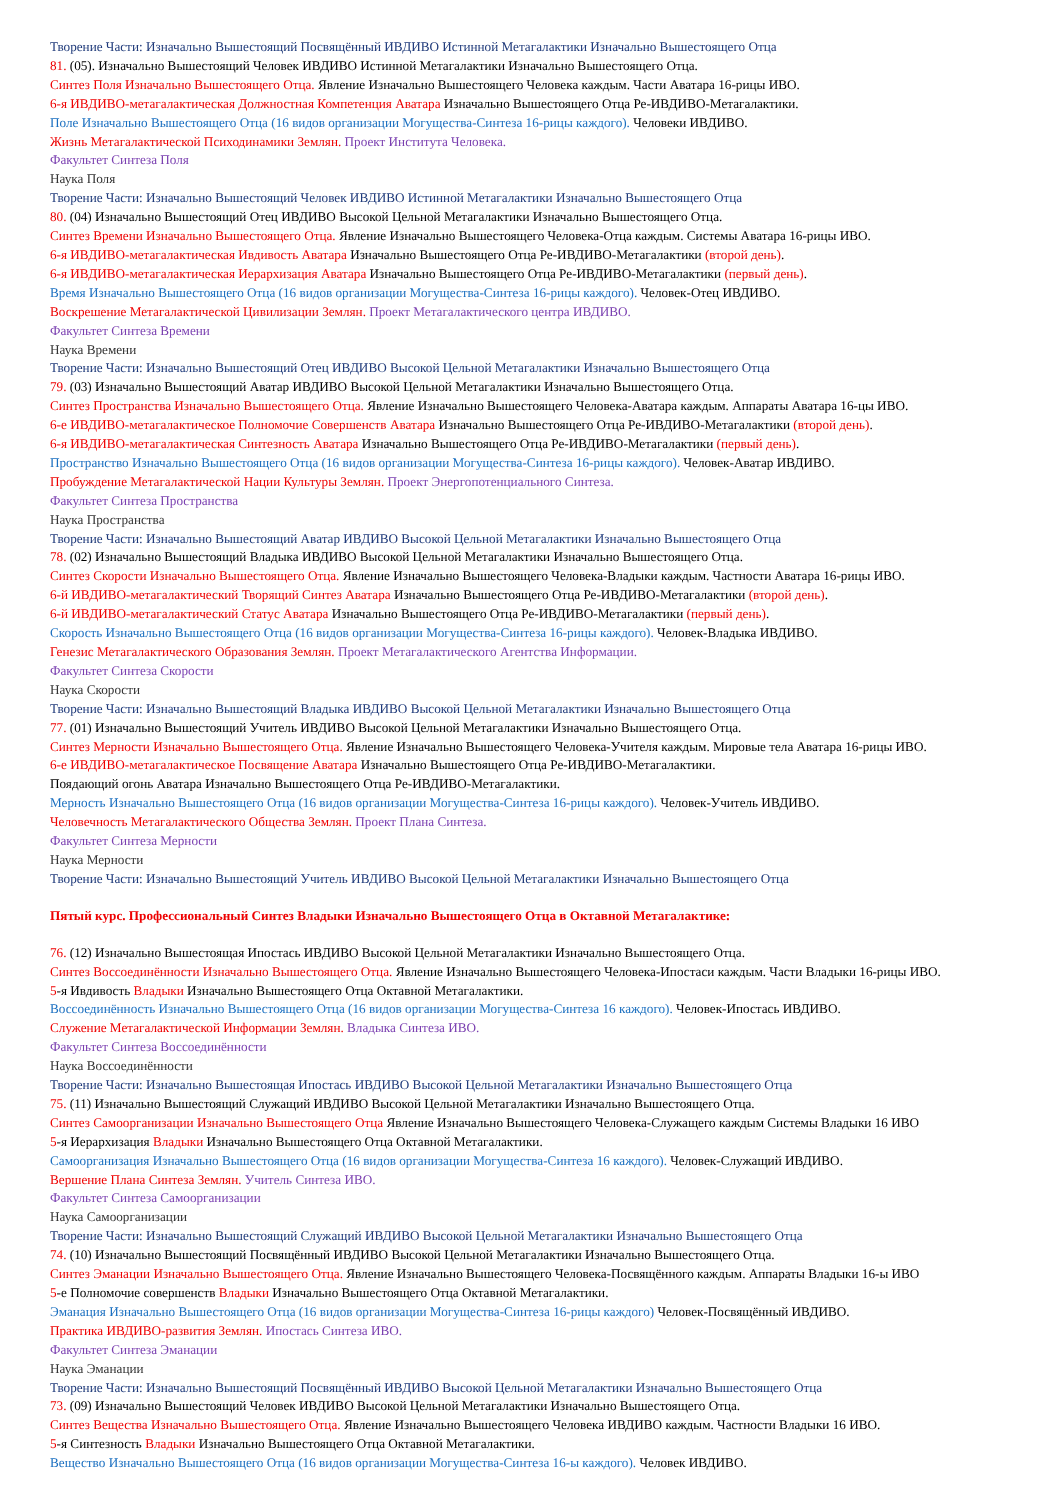Творение Части: Изначально Вышестоящий Посвящённый ИВДИВО Истинной Метагалактики Изначально Вышестоящего Отца
81. (05). Изначально Вышестоящий Человек ИВДИВО Истинной Метагалактики Изначально Вышестоящего Отца.
Синтез Поля Изначально Вышестоящего Отца. Явление Изначально Вышестоящего Человека каждым. Части Аватара 16-рицы ИВО.
6-я ИВДИВО-метагалактическая Должностная Компетенция Аватара Изначально Вышестоящего Отца Ре-ИВДИВО-Метагалактики.
Поле Изначально Вышестоящего Отца (16 видов организации Могущества-Синтеза 16-рицы каждого). Человеки ИВДИВО.
Жизнь Метагалактической Психодинамики Землян. Проект Института Человека.
Факультет Синтеза Поля
Наука Поля
Творение Части: Изначально Вышестоящий Человек ИВДИВО Истинной Метагалактики Изначально Вышестоящего Отца
80. (04) Изначально Вышестоящий Отец ИВДИВО Высокой Цельной Метагалактики Изначально Вышестоящего Отца.
Синтез Времени Изначально Вышестоящего Отца. Явление Изначально Вышестоящего Человека-Отца каждым. Системы Аватара 16-рицы ИВО.
6-я ИВДИВО-метагалактическая Ивдивость Аватара Изначально Вышестоящего Отца Ре-ИВДИВО-Метагалактики (второй день).
6-я ИВДИВО-метагалактическая Иерархизация Аватара Изначально Вышестоящего Отца Ре-ИВДИВО-Метагалактики (первый день).
Время Изначально Вышестоящего Отца (16 видов организации Могущества-Синтеза 16-рицы каждого). Человек-Отец ИВДИВО.
Воскрешение Метагалактической Цивилизации Землян. Проект Метагалактического центра ИВДИВО.
Факультет Синтеза Времени
Наука Времени
Творение Части: Изначально Вышестоящий Отец ИВДИВО Высокой Цельной Метагалактики Изначально Вышестоящего Отца
79. (03) Изначально Вышестоящий Аватар ИВДИВО Высокой Цельной Метагалактики Изначально Вышестоящего Отца.
Синтез Пространства Изначально Вышестоящего Отца. Явление Изначально Вышестоящего Человека-Аватара каждым. Аппараты Аватара 16-цы ИВО.
6-е ИВДИВО-метагалактическое Полномочие Совершенств Аватара Изначально Вышестоящего Отца Ре-ИВДИВО-Метагалактики (второй день).
6-я ИВДИВО-метагалактическая Синтезность Аватара Изначально Вышестоящего Отца Ре-ИВДИВО-Метагалактики (первый день).
Пространство Изначально Вышестоящего Отца (16 видов организации Могущества-Синтеза 16-рицы каждого). Человек-Аватар ИВДИВО.
Пробуждение Метагалактической Нации Культуры Землян. Проект Энергопотенциального Синтеза.
Факультет Синтеза Пространства
Наука Пространства
Творение Части: Изначально Вышестоящий Аватар ИВДИВО Высокой Цельной Метагалактики Изначально Вышестоящего Отца
78. (02) Изначально Вышестоящий Владыка ИВДИВО Высокой Цельной Метагалактики Изначально Вышестоящего Отца.
Синтез Скорости Изначально Вышестоящего Отца. Явление Изначально Вышестоящего Человека-Владыки каждым. Частности Аватара 16-рицы ИВО.
6-й ИВДИВО-метагалактический Творящий Синтез Аватара Изначально Вышестоящего Отца Ре-ИВДИВО-Метагалактики (второй день).
6-й ИВДИВО-метагалактический Статус Аватара Изначально Вышестоящего Отца Ре-ИВДИВО-Метагалактики (первый день).
Скорость Изначально Вышестоящего Отца (16 видов организации Могущества-Синтеза 16-рицы каждого). Человек-Владыка ИВДИВО.
Генезис Метагалактического Образования Землян. Проект Метагалактического Агентства Информации.
Факультет Синтеза Скорости
Наука Скорости
Творение Части: Изначально Вышестоящий Владыка ИВДИВО Высокой Цельной Метагалактики Изначально Вышестоящего Отца
77. (01) Изначально Вышестоящий Учитель ИВДИВО Высокой Цельной Метагалактики Изначально Вышестоящего Отца.
Синтез Мерности Изначально Вышестоящего Отца. Явление Изначально Вышестоящего Человека-Учителя каждым. Мировые тела Аватара 16-рицы ИВО.
6-е ИВДИВО-метагалактическое Посвящение Аватара Изначально Вышестоящего Отца Ре-ИВДИВО-Метагалактики.
Поядающий огонь Аватара Изначально Вышестоящего Отца Ре-ИВДИВО-Метагалактики.
Мерность Изначально Вышестоящего Отца (16 видов организации Могущества-Синтеза 16-рицы каждого). Человек-Учитель ИВДИВО.
Человечность Метагалактического Общества Землян. Проект Плана Синтеза.
Факультет Синтеза Мерности
Наука Мерности
Творение Части: Изначально Вышестоящий Учитель ИВДИВО Высокой Цельной Метагалактики Изначально Вышестоящего Отца
Пятый курс. Профессиональный Синтез Владыки Изначально Вышестоящего Отца в Октавной Метагалактике:
76. (12) Изначально Вышестоящая Ипостась ИВДИВО Высокой Цельной Метагалактики Изначально Вышестоящего Отца.
Синтез Воссоединённости Изначально Вышестоящего Отца. Явление Изначально Вышестоящего Человека-Ипостаси каждым. Части Владыки 16-рицы ИВО.
5-я Ивдивость Владыки Изначально Вышестоящего Отца Октавной Метагалактики.
Воссоединённость Изначально Вышестоящего Отца (16 видов организации Могущества-Синтеза 16 каждого). Человек-Ипостась ИВДИВО.
Служение Метагалактической Информации Землян. Владыка Синтеза ИВО.
Факультет Синтеза Воссоединённости
Наука Воссоединённости
Творение Части: Изначально Вышестоящая Ипостась ИВДИВО Высокой Цельной Метагалактики Изначально Вышестоящего Отца
75. (11) Изначально Вышестоящий Служащий ИВДИВО Высокой Цельной Метагалактики Изначально Вышестоящего Отца.
Синтез Самоорганизации Изначально Вышестоящего Отца Явление Изначально Вышестоящего Человека-Служащего каждым Системы Владыки 16 ИВО
5-я Иерархизация Владыки Изначально Вышестоящего Отца Октавной Метагалактики.
Самоорганизация Изначально Вышестоящего Отца (16 видов организации Могущества-Синтеза 16 каждого). Человек-Служащий ИВДИВО.
Вершение Плана Синтеза Землян. Учитель Синтеза ИВО.
Факультет Синтеза Самоорганизации
Наука Самоорганизации
Творение Части: Изначально Вышестоящий Служащий ИВДИВО Высокой Цельной Метагалактики Изначально Вышестоящего Отца
74. (10) Изначально Вышестоящий Посвящённый ИВДИВО Высокой Цельной Метагалактики Изначально Вышестоящего Отца.
Синтез Эманации Изначально Вышестоящего Отца. Явление Изначально Вышестоящего Человека-Посвящённого каждым. Аппараты Владыки 16-ы ИВО
5-е Полномочие совершенств Владыки Изначально Вышестоящего Отца Октавной Метагалактики.
Эманация Изначально Вышестоящего Отца (16 видов организации Могущества-Синтеза 16-рицы каждого) Человек-Посвящённый ИВДИВО.
Практика ИВДИВО-развития Землян. Ипостась Синтеза ИВО.
Факультет Синтеза Эманации
Наука Эманации
Творение Части: Изначально Вышестоящий Посвящённый ИВДИВО Высокой Цельной Метагалактики Изначально Вышестоящего Отца
73. (09) Изначально Вышестоящий Человек ИВДИВО Высокой Цельной Метагалактики Изначально Вышестоящего Отца.
Синтез Вещества Изначально Вышестоящего Отца. Явление Изначально Вышестоящего Человека ИВДИВО каждым. Частности Владыки 16 ИВО.
5-я Синтезность Владыки Изначально Вышестоящего Отца Октавной Метагалактики.
Вещество Изначально Вышестоящего Отца (16 видов организации Могущества-Синтеза 16-ы каждого). Человек ИВДИВО.